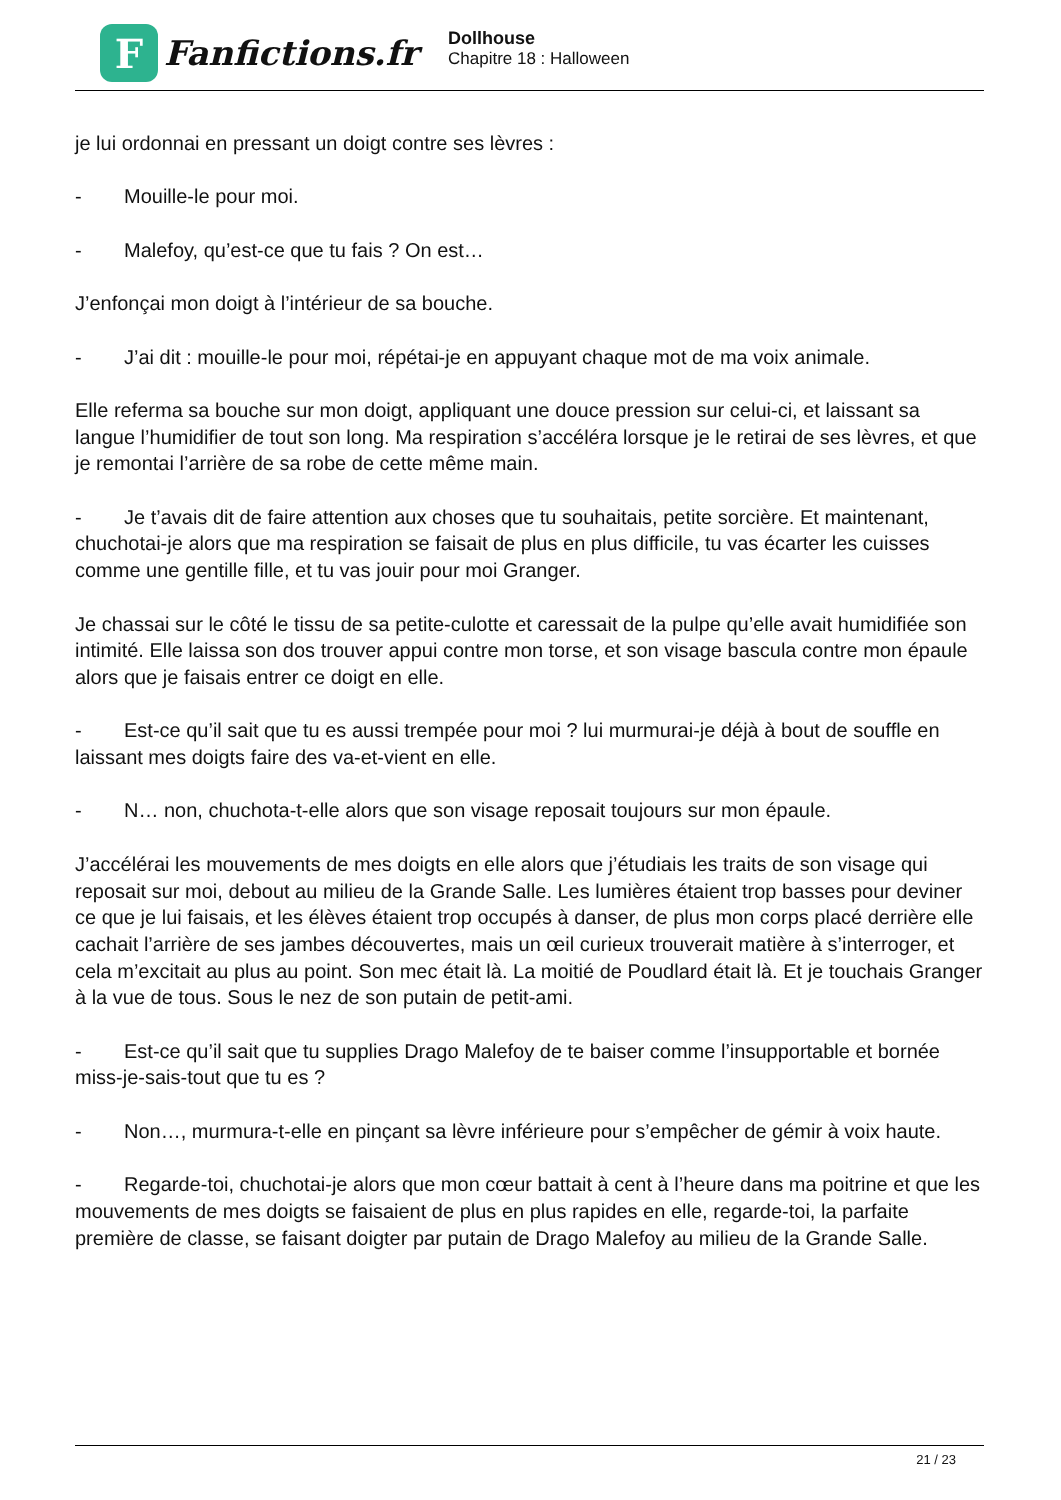F
Fanfictions.fr
Dollhouse
Chapitre 18 : Halloween
je lui ordonnai en pressant un doigt contre ses lèvres :
- Mouille-le pour moi.
- Malefoy, qu’est-ce que tu fais ? On est…
J’enfonçai mon doigt à l’intérieur de sa bouche.
- J’ai dit : mouille-le pour moi, répétai-je en appuyant chaque mot de ma voix animale.
Elle referma sa bouche sur mon doigt, appliquant une douce pression sur celui-ci, et laissant sa langue l’humidifier de tout son long. Ma respiration s’accéléra lorsque je le retirai de ses lèvres, et que je remontai l’arrière de sa robe de cette même main.
- Je t’avais dit de faire attention aux choses que tu souhaitais, petite sorcière. Et maintenant, chuchotai-je alors que ma respiration se faisait de plus en plus difficile, tu vas écarter les cuisses comme une gentille fille, et tu vas jouir pour moi Granger.
Je chassai sur le côté le tissu de sa petite-culotte et caressait de la pulpe qu’elle avait humidifiée son intimité. Elle laissa son dos trouver appui contre mon torse, et son visage bascula contre mon épaule alors que je faisais entrer ce doigt en elle.
- Est-ce qu’il sait que tu es aussi trempée pour moi ? lui murmurai-je déjà à bout de souffle en laissant mes doigts faire des va-et-vient en elle.
- N… non, chuchota-t-elle alors que son visage reposait toujours sur mon épaule.
J’accélérai les mouvements de mes doigts en elle alors que j’étudiais les traits de son visage qui reposait sur moi, debout au milieu de la Grande Salle. Les lumières étaient trop basses pour deviner ce que je lui faisais, et les élèves étaient trop occupés à danser, de plus mon corps placé derrière elle cachait l’arrière de ses jambes découvertes, mais un œil curieux trouverait matière à s’interroger, et cela m’excitait au plus au point. Son mec était là. La moitié de Poudlard était là. Et je touchais Granger à la vue de tous. Sous le nez de son putain de petit-ami.
- Est-ce qu’il sait que tu supplies Drago Malefoy de te baiser comme l’insupportable et bornée miss-je-sais-tout que tu es ?
- Non…, murmura-t-elle en pinçant sa lèvre inférieure pour s’empêcher de gémir à voix haute.
- Regarde-toi, chuchotai-je alors que mon cœur battait à cent à l’heure dans ma poitrine et que les mouvements de mes doigts se faisaient de plus en plus rapides en elle, regarde-toi, la parfaite première de classe, se faisant doigter par putain de Drago Malefoy au milieu de la Grande Salle.
21 / 23